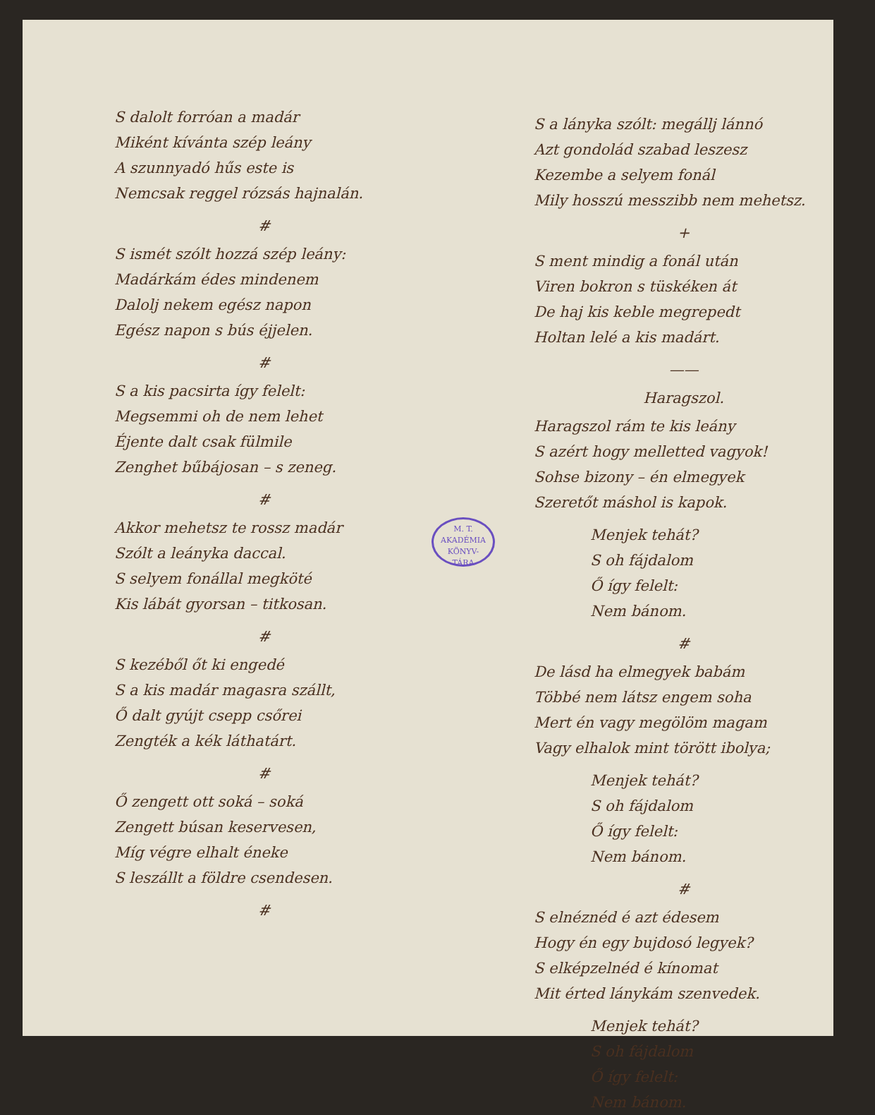S dalolt forróan a madár
Miként kívánta szép leány
A szunnyadó hűs este is
Nemcsak reggel rózsás hajnalán.
#
S ismét szólt hozzá szép leány:
Madárkám édes mindenem
Dalolj nekem egész napon
Egész napon s bús éjjelen.
#
S a kis pacsirta így felelt:
Megsemmi oh de nem lehet
Éjente dalt csak fülmile
Zenghet bűbájosan – s zeneg.
#
Akkor mehetsz te rossz madár
Szólt a leányka daccal.
S selyem fonállal megköté
Kis lábát gyorsan – titkosan.
#
S kezéből őt ki engedé
S a kis madár magasra szállt,
Ő dalt gyújt csepp csőrei
Zengték a kék láthatárt.
#
Ő zengett ott soká – soká
Zengett búsan keservesen,
Míg végre elhalt éneke
S leszállt a földre csendesen.
#
S a lányka szólt: megállj lánnó
Azt gondolád szabad leszesz
Kezembe a selyem fonál
Mily hosszú messzibb nem mehetsz.
+
S ment mindig a fonál után
Viren bokron s tüskéken át
De haj kis keble megrepedt
Holtan lelé a kis madárt.
——
Haragszol.
Haragszol rám te kis leány
S azért hogy melletted vagyok!
Sohse bizony – én elmegyek
Szeretőt máshol is kapok.
Menjek tehát?
S oh fájdalom
Ő így felelt:
Nem bánom.
#
De lásd ha elmegyek babám
Többé nem látsz engem soha
Mert én vagy megölöm magam
Vagy elhalok mint törött ibolya;
Menjek tehát?
S oh fájdalom
Ő így felelt:
Nem bánom.
#
S elnéznéd é azt édesem
Hogy én egy bujdosó legyek?
S elképzelnéd é kínomat
Mit érted lánykám szenvedek.
Menjek tehát?
S oh fájdalom
Ő így felelt:
Nem bánom.
M. T. AKADÉMIA
KÖNYV-
TÁRA